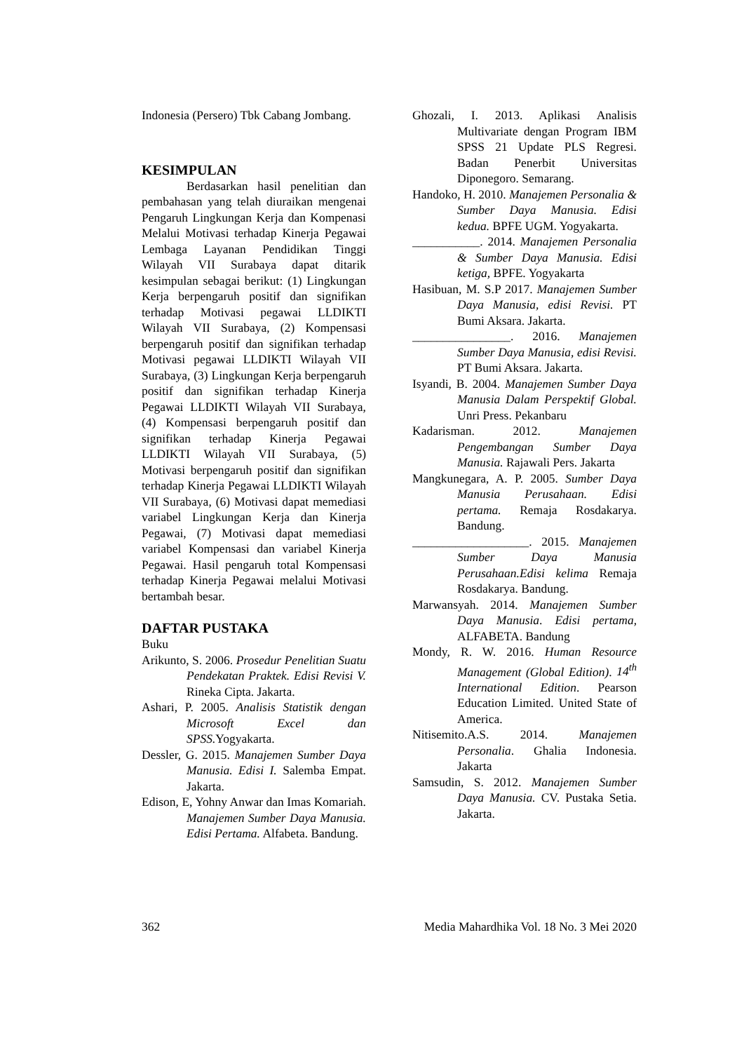Indonesia (Persero) Tbk Cabang Jombang.
KESIMPULAN
Berdasarkan hasil penelitian dan pembahasan yang telah diuraikan mengenai Pengaruh Lingkungan Kerja dan Kompenasi Melalui Motivasi terhadap Kinerja Pegawai Lembaga Layanan Pendidikan Tinggi Wilayah VII Surabaya dapat ditarik kesimpulan sebagai berikut: (1) Lingkungan Kerja berpengaruh positif dan signifikan terhadap Motivasi pegawai LLDIKTI Wilayah VII Surabaya, (2) Kompensasi berpengaruh positif dan signifikan terhadap Motivasi pegawai LLDIKTI Wilayah VII Surabaya, (3) Lingkungan Kerja berpengaruh positif dan signifikan terhadap Kinerja Pegawai LLDIKTI Wilayah VII Surabaya, (4) Kompensasi berpengaruh positif dan signifikan terhadap Kinerja Pegawai LLDIKTI Wilayah VII Surabaya, (5) Motivasi berpengaruh positif dan signifikan terhadap Kinerja Pegawai LLDIKTI Wilayah VII Surabaya, (6) Motivasi dapat memediasi variabel Lingkungan Kerja dan Kinerja Pegawai, (7) Motivasi dapat memediasi variabel Kompensasi dan variabel Kinerja Pegawai. Hasil pengaruh total Kompensasi terhadap Kinerja Pegawai melalui Motivasi bertambah besar.
DAFTAR PUSTAKA
Buku
Arikunto, S. 2006. Prosedur Penelitian Suatu Pendekatan Praktek. Edisi Revisi V. Rineka Cipta. Jakarta.
Ashari, P. 2005. Analisis Statistik dengan Microsoft Excel dan SPSS. Yogyakarta.
Dessler, G. 2015. Manajemen Sumber Daya Manusia. Edisi I. Salemba Empat. Jakarta.
Edison, E, Yohny Anwar dan Imas Komariah. Manajemen Sumber Daya Manusia. Edisi Pertama. Alfabeta. Bandung.
Ghozali, I. 2013. Aplikasi Analisis Multivariate dengan Program IBM SPSS 21 Update PLS Regresi. Badan Penerbit Universitas Diponegoro. Semarang.
Handoko, H. 2010. Manajemen Personalia & Sumber Daya Manusia. Edisi kedua. BPFE UGM. Yogyakarta.
___________. 2014. Manajemen Personalia & Sumber Daya Manusia. Edisi ketiga, BPFE. Yogyakarta
Hasibuan, M. S.P 2017. Manajemen Sumber Daya Manusia, edisi Revisi. PT Bumi Aksara. Jakarta.
________________. 2016. Manajemen Sumber Daya Manusia, edisi Revisi. PT Bumi Aksara. Jakarta.
Isyandi, B. 2004. Manajemen Sumber Daya Manusia Dalam Perspektif Global. Unri Press. Pekanbaru
Kadarisman. 2012. Manajemen Pengembangan Sumber Daya Manusia. Rajawali Pers. Jakarta
Mangkunegara, A. P. 2005. Sumber Daya Manusia Perusahaan. Edisi pertama. Remaja Rosdakarya. Bandung.
___________________. 2015. Manajemen Sumber Daya Manusia Perusahaan.Edisi kelima Remaja Rosdakarya. Bandung.
Marwansyah. 2014. Manajemen Sumber Daya Manusia. Edisi pertama, ALFABETA. Bandung
Mondy, R. W. 2016. Human Resource Management (Global Edition). 14<sup>th</sup> International Edition. Pearson Education Limited. United State of America.
Nitisemito.A.S. 2014. Manajemen Personalia. Ghalia Indonesia. Jakarta
Samsudin, S. 2012. Manajemen Sumber Daya Manusia. CV. Pustaka Setia. Jakarta.
362 Media Mahardhika Vol. 18 No. 3 Mei 2020